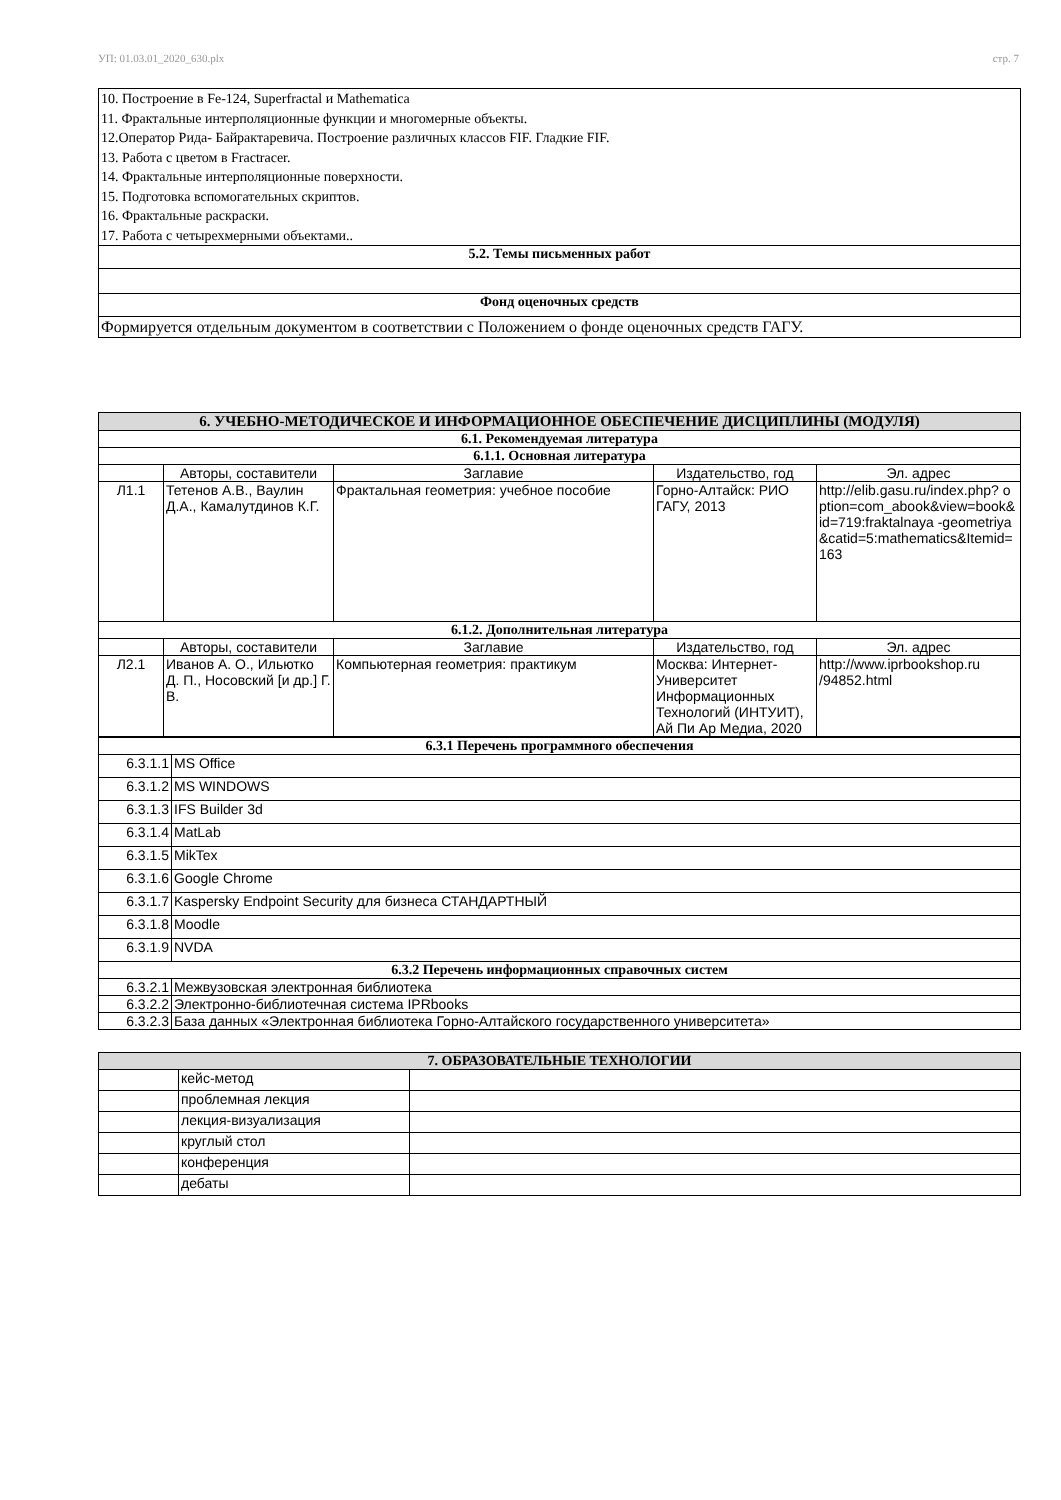УП: 01.03.01_2020_630.plx стр. 7
| 10. Построение в Fe-124, Superfractal и Mathematica 11. Фрактальные интерполяционные функции и многомерные объекты. 12.Оператор Рида- Байрактаревича. Построение различных классов FIF. Гладкие FIF. 13. Работа с цветом в Fractracer. 14. Фрактальные интерполяционные поверхности. 15. Подготовка вспомогательных скриптов. 16. Фрактальные раскраски. 17. Работа с четырехмерными объектами.. |
| 5.2. Темы письменных работ |
| Фонд оценочных средств |
| Формируется отдельным документом в соответствии с Положением о фонде оценочных средств ГАГУ. |
| 6. УЧЕБНО-МЕТОДИЧЕСКОЕ И ИНФОРМАЦИОННОЕ ОБЕСПЕЧЕНИЕ ДИСЦИПЛИНЫ (МОДУЛЯ) | | | | |
| --- | --- | --- | --- | --- |
| 6.1. Рекомендуемая литература | | | | |
| 6.1.1. Основная литература | | | | |
| | Авторы, составители | Заглавие | Издательство, год | Эл. адрес |
| Л1.1 | Тетенов А.В., Ваулин Д.А., Камалутдинов К.Г. | Фрактальная геометрия: учебное пособие | Горно-Алтайск: РИО ГАГУ, 2013 | http://elib.gasu.ru/index.php? option=com_abook&view=book&id=719:fraktalnaya -geometriya&catid=5:mathematics&Itemid=163 |
| 6.1.2. Дополнительная литература | | | | |
| | Авторы, составители | Заглавие | Издательство, год | Эл. адрес |
| Л2.1 | Иванов А. О., Ильютко Д. П., Носовский [и др.] Г. В. | Компьютерная геометрия: практикум | Москва: Интернет-Университет Информационных Технологий (ИНТУИТ), Ай Пи Ар Медиа, 2020 | http://www.iprbookshop.ru /94852.html |
| 6.3.1 Перечень программного обеспечения | |
| --- | --- |
| 6.3.1.1 | MS Office |
| 6.3.1.2 | MS WINDOWS |
| 6.3.1.3 | IFS Builder 3d |
| 6.3.1.4 | MatLab |
| 6.3.1.5 | MikTex |
| 6.3.1.6 | Google Chrome |
| 6.3.1.7 | Kaspersky Endpoint Security для бизнеса СТАНДАРТНЫЙ |
| 6.3.1.8 | Moodle |
| 6.3.1.9 | NVDA |
| 6.3.2 Перечень информационных справочных систем | |
| 6.3.2.1 | Межвузовская электронная библиотека |
| 6.3.2.2 | Электронно-библиотечная система IPRbooks |
| 6.3.2.3 | База данных «Электронная библиотека Горно-Алтайского государственного университета» |
| 7. ОБРАЗОВАТЕЛЬНЫЕ ТЕХНОЛОГИИ | | |
| --- | --- | --- |
| | кейс-метод | |
| | проблемная лекция | |
| | лекция-визуализация | |
| | круглый стол | |
| | конференция | |
| | дебаты | |